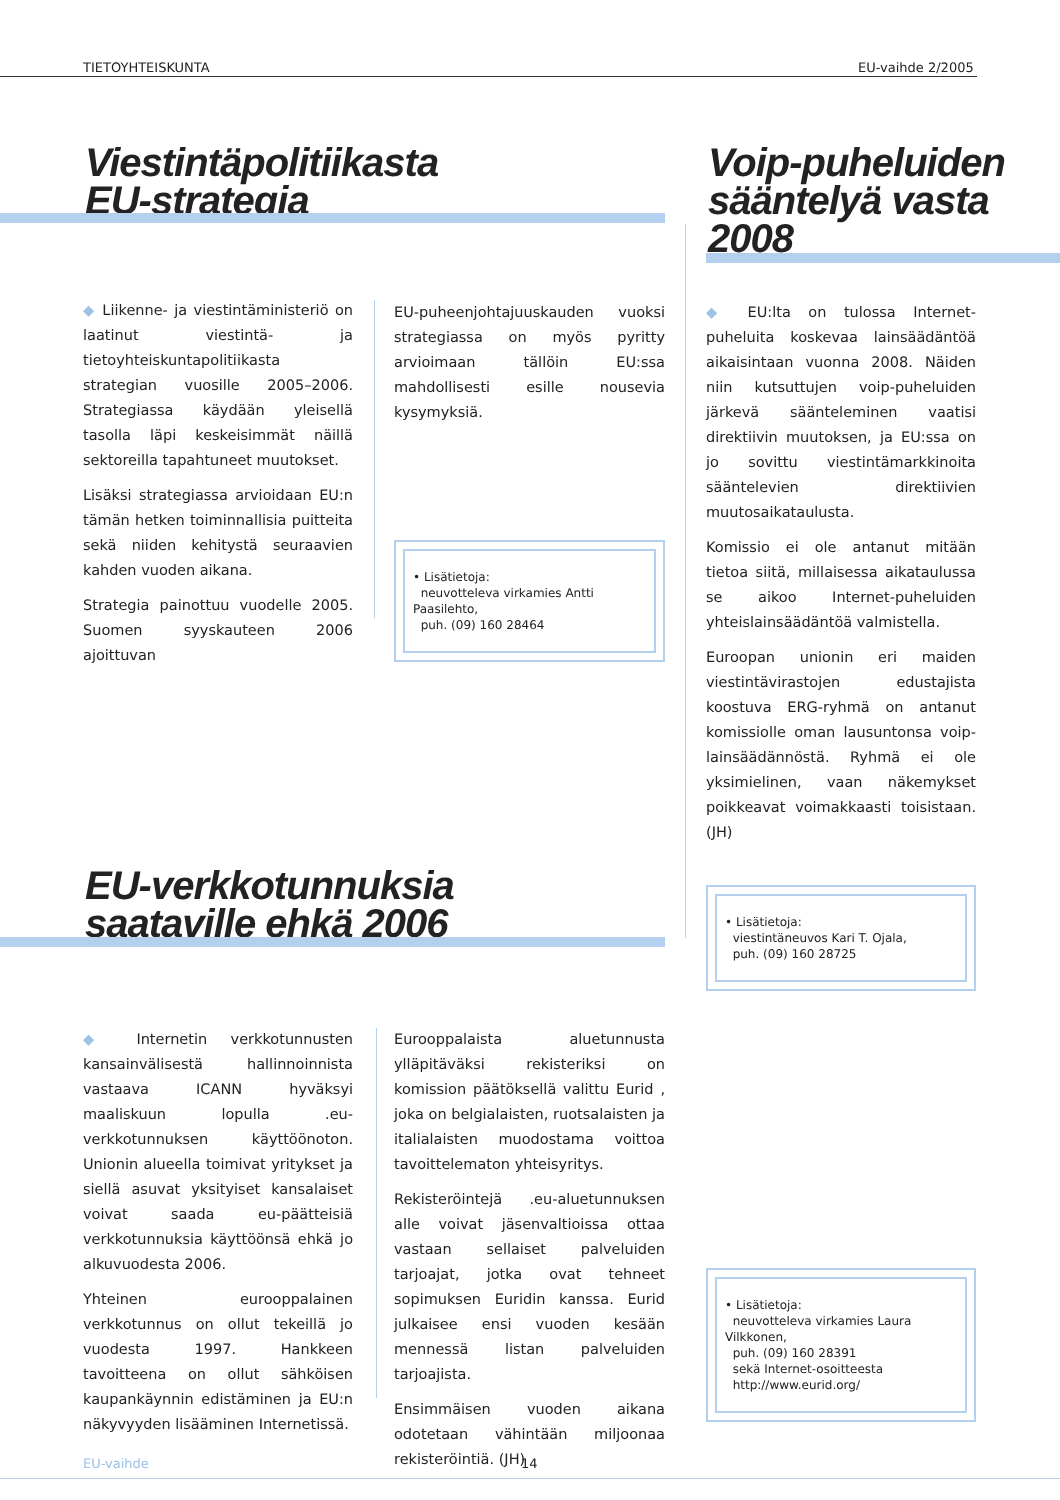TIETOYHTEISKUNTA EU-vaihde 2/2005
Viestintäpolitiikasta
EU-strategia
◆ Liikenne- ja viestintäministeriö on laatinut viestintä- ja tietoyhteiskuntapolitiikasta strategian vuosille 2005–2006. Strategiassa käydään yleisellä tasolla läpi keskeisimmät näillä sektoreilla tapahtuneet muutokset.
Lisäksi strategiassa arvioidaan EU:n tämän hetken toiminnallisia puitteita sekä niiden kehitystä seuraavien kahden vuoden aikana.
Strategia painottuu vuodelle 2005. Suomen syyskauteen 2006 ajoittuvan
EU-puheenjohtajuuskauden vuoksi strategiassa on myös pyritty arvioimaan tällöin EU:ssa mahdollisesti esille nousevia kysymyksiä.
• Lisätietoja:
neuvotteleva virkamies Antti Paasilehto,
puh. (09) 160 28464
Voip-puheluiden
sääntelyä vasta
2008
◆ EU:lta on tulossa Internet-puheluita koskevaa lainsäädäntöä aikaisintaan vuonna 2008. Näiden niin kutsuttujen voip-puheluiden järkevä sääntelem­inen vaatisi direktiivin muutoksen, ja EU:ssa on jo sovittu viestintämarkkinoita sääntelevien direktiivien muutosaikataulusta.
Komissio ei ole antanut mitään tietoa siitä, millaisessa aikataulussa se aikoo Internet-puheluiden yhteislainsäädäntöä valmistella.
Euroopan unionin eri maiden viestintävirastojen edustajista koostuva ERG-ryhmä on antanut komissiolle oman lausuntonsa voip-lainsäädännöstä. Ryhmä ei ole yksimielinen, vaan näkemykset poikkeavat voimakkaasti toisistaan. (JH)
• Lisätietoja:
viestintäneuvos Kari T. Ojala,
puh. (09) 160 28725
EU-verkkotunnuksia
saataville ehkä 2006
◆ Internetin verkkotunnusten kansainvälisestä hallinnoinnista vastaava ICANN hyväksyi maaliskuun lopulla .eu-verkkotunnuksen käyttöönoton. Unionin alueella toimivat yritykset ja siellä asuvat yksityiset kansalaiset voivat saada eu-päätteisiä verkkotunnuksia käyttöönsä ehkä jo alkuvuodesta 2006.
Yhteinen eurooppalainen verkkotunnus on ollut tekeillä jo vuodesta 1997. Hankkeen tavoitteena on ollut sähköisen kaupankäynnin edistäminen ja EU:n näkyvyyden lisääminen Internetissä.
Eurooppalaista aluetunnusta ylläpitäväksi rekisteriksi on komission päätöksellä valittu Eurid , joka on belgialaisten, ruotsalaisten ja italialaisten muodostama voittoa tavoittelematon yhteisyritys.
Rekisteröintejä .eu-aluetunnuksen alle voivat jäsenvaltioissa ottaa vastaan sellaiset palveluiden tarjoajat, jotka ovat tehneet sopimuksen Euridin kanssa. Eurid julkaisee ensi vuoden kesään mennessä listan palveluiden tarjoajista.
Ensimmäisen vuoden aikana odotetaan vähintään miljoonaa rekisteröintiä. (JH)
• Lisätietoja:
neuvotteleva virkamies Laura Vilkkonen,
puh. (09) 160 28391
sekä Internet-osoitteesta
http://www.eurid.org/
EU-vaihde 14